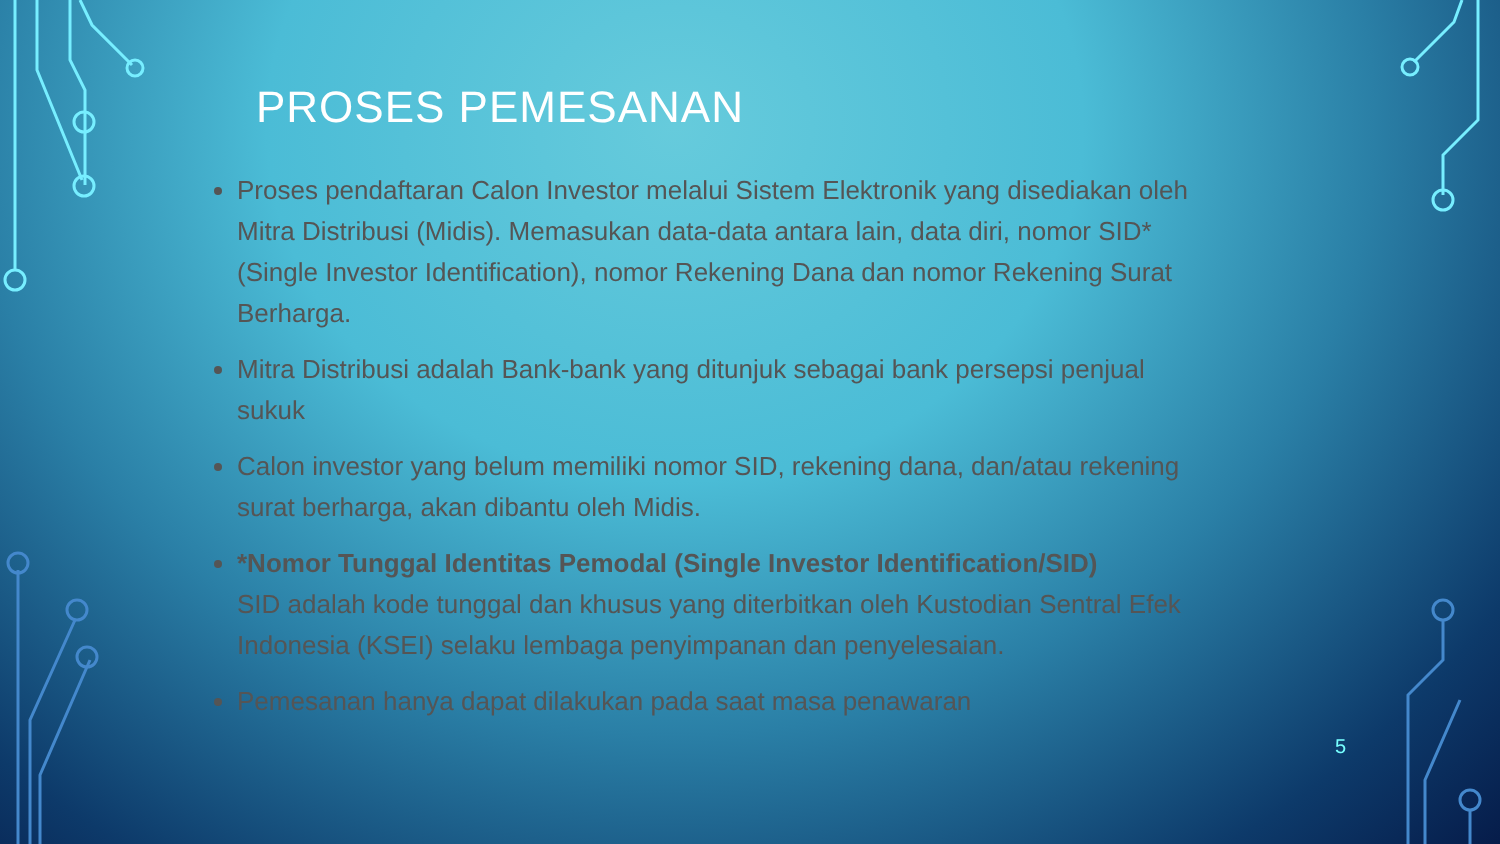PROSES PEMESANAN
Proses pendaftaran Calon Investor melalui Sistem Elektronik yang disediakan oleh Mitra Distribusi (Midis). Memasukan data-data antara lain, data diri, nomor SID* (Single Investor Identification), nomor Rekening Dana dan nomor Rekening Surat Berharga.
Mitra Distribusi adalah Bank-bank yang ditunjuk sebagai bank persepsi penjual sukuk
Calon investor yang belum memiliki nomor SID, rekening dana, dan/atau rekening surat berharga, akan dibantu oleh Midis.
*Nomor Tunggal Identitas Pemodal (Single Investor Identification/SID)
SID adalah kode tunggal dan khusus yang diterbitkan oleh Kustodian Sentral Efek Indonesia (KSEI) selaku lembaga penyimpanan dan penyelesaian.
Pemesanan hanya dapat dilakukan pada saat masa penawaran
5